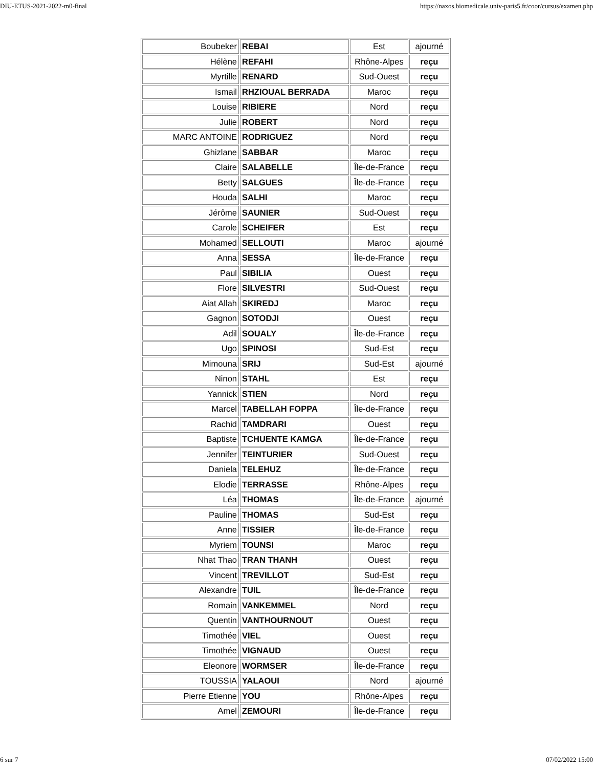DIU-ETUS-2021-2022-m0-final https://naxos.biomedicale.univ-paris5.fr/coor/cursus/examen.php
| Boubeker | REBAI | Est | ajourné |
| Hélène | REFAHI | Rhône-Alpes | reçu |
| Myrtille | RENARD | Sud-Ouest | reçu |
| Ismail | RHZIOUAL BERRADA | Maroc | reçu |
| Louise | RIBIERE | Nord | reçu |
| Julie | ROBERT | Nord | reçu |
| MARC ANTOINE | RODRIGUEZ | Nord | reçu |
| Ghizlane | SABBAR | Maroc | reçu |
| Claire | SALABELLE | Île-de-France | reçu |
| Betty | SALGUES | Île-de-France | reçu |
| Houda | SALHI | Maroc | reçu |
| Jérôme | SAUNIER | Sud-Ouest | reçu |
| Carole | SCHEIFER | Est | reçu |
| Mohamed | SELLOUTI | Maroc | ajourné |
| Anna | SESSA | Île-de-France | reçu |
| Paul | SIBILIA | Ouest | reçu |
| Flore | SILVESTRI | Sud-Ouest | reçu |
| Aiat Allah | SKIREDJ | Maroc | reçu |
| Gagnon | SOTODJI | Ouest | reçu |
| Adil | SOUALY | Île-de-France | reçu |
| Ugo | SPINOSI | Sud-Est | reçu |
| Mimouna | SRIJ | Sud-Est | ajourné |
| Ninon | STAHL | Est | reçu |
| Yannick | STIEN | Nord | reçu |
| Marcel | TABELLAH FOPPA | Île-de-France | reçu |
| Rachid | TAMDRARI | Ouest | reçu |
| Baptiste | TCHUENTE KAMGA | Île-de-France | reçu |
| Jennifer | TEINTURIER | Sud-Ouest | reçu |
| Daniela | TELEHUZ | Île-de-France | reçu |
| Elodie | TERRASSE | Rhône-Alpes | reçu |
| Léa | THOMAS | Île-de-France | ajourné |
| Pauline | THOMAS | Sud-Est | reçu |
| Anne | TISSIER | Île-de-France | reçu |
| Myriem | TOUNSI | Maroc | reçu |
| Nhat Thao | TRAN THANH | Ouest | reçu |
| Vincent | TREVILLOT | Sud-Est | reçu |
| Alexandre | TUIL | Île-de-France | reçu |
| Romain | VANKEMMEL | Nord | reçu |
| Quentin | VANTHOURNOUT | Ouest | reçu |
| Timothée | VIEL | Ouest | reçu |
| Timothée | VIGNAUD | Ouest | reçu |
| Eleonore | WORMSER | Île-de-France | reçu |
| TOUSSIA | YALAOUI | Nord | ajourné |
| Pierre Etienne | YOU | Rhône-Alpes | reçu |
| Amel | ZEMOURI | Île-de-France | reçu |
6 sur 7 07/02/2022 15:00